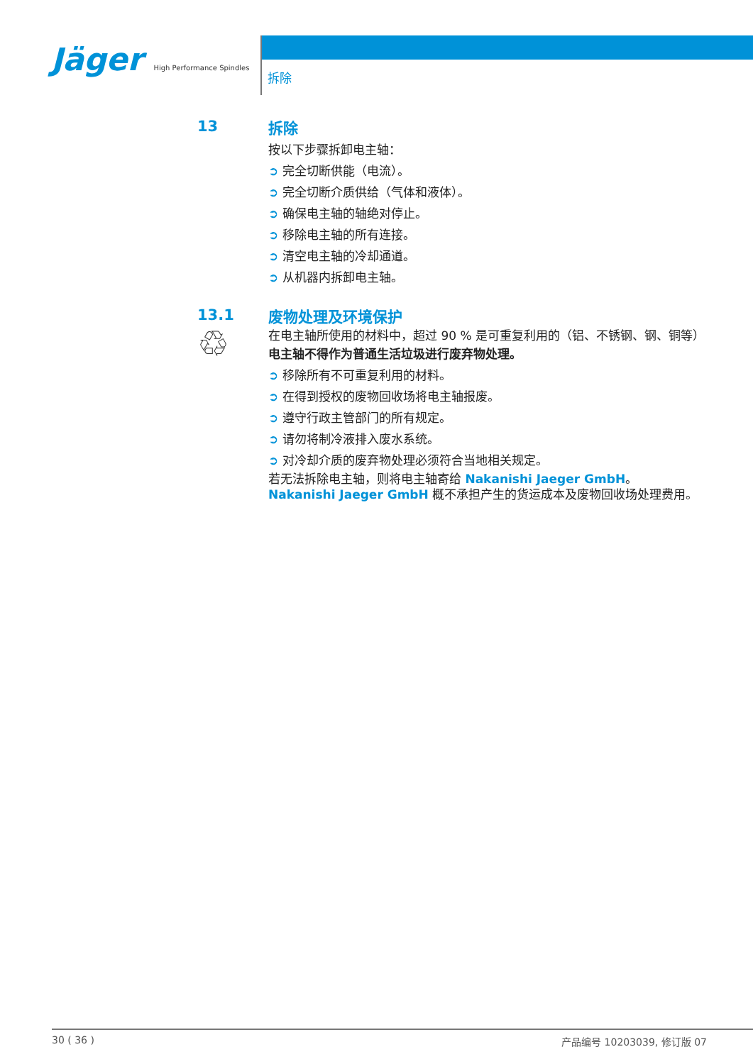Jäger High Performance Spindles
拆除
13
拆除
按以下步骤拆卸电主轴：
➲ 完全切断供能（电流）。
➲ 完全切断介质供给（气体和液体）。
➲ 确保电主轴的轴绝对停止。
➲ 移除电主轴的所有连接。
➲ 清空电主轴的冷却通道。
➲ 从机器内拆卸电主轴。
13.1
♲
废物处理及环境保护
在电主轴所使用的材料中，超过 90 % 是可重复利用的（铝、不锈钢、钢、铜等）
电主轴不得作为普通生活垃圾进行废弃物处理。
➲ 移除所有不可重复利用的材料。
➲ 在得到授权的废物回收场将电主轴报废。
➲ 遵守行政主管部门的所有规定。
➲ 请勿将制冷液排入废水系统。
➲ 对冷却介质的废弃物处理必须符合当地相关规定。
若无法拆除电主轴，则将电主轴寄给 Nakanishi Jaeger GmbH。Nakanishi Jaeger GmbH 概不承担产生的货运成本及废物回收场处理费用。
30 ( 36 ) 产品编号 10203039, 修订版 07